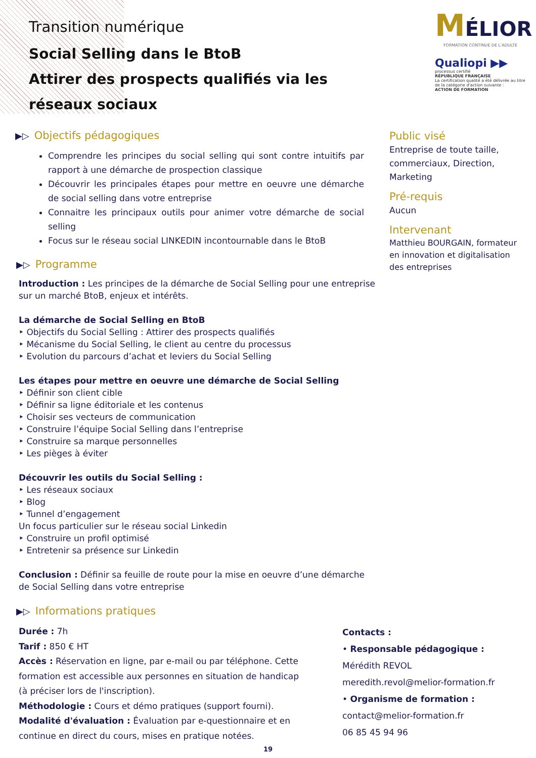Transition numérique
Social Selling dans le BtoB
Attirer des prospects qualifiés via les réseaux sociaux
MÉLIOR
FORMATION CONTINUE DE L'ADULTE
Qualiopi ▶▶
processus certifié
RÉPUBLIQUE FRANÇAISE
La certification qualité a été délivrée au titre de la catégorie d'action suivante :
ACTION DE FORMATION
▶▷ Objectifs pédagogiques
Comprendre les principes du social selling qui sont contre intuitifs par rapport à une démarche de prospection classique
Découvrir les principales étapes pour mettre en oeuvre une démarche de social selling dans votre entreprise
Connaitre les principaux outils pour animer votre démarche de social selling
Focus sur le réseau social LINKEDIN incontournable dans le BtoB
Public visé
Entreprise de toute taille, commerciaux, Direction, Marketing
Pré-requis
Aucun
Intervenant
Matthieu BOURGAIN, formateur en innovation et digitalisation des entreprises
▶▷ Programme
Introduction : Les principes de la démarche de Social Selling pour une entreprise
sur un marché BtoB, enjeux et intérêts.
La démarche de Social Selling en BtoB
‣ Objectifs du Social Selling : Attirer des prospects qualifiés
‣ Mécanisme du Social Selling, le client au centre du processus
‣ Evolution du parcours d’achat et leviers du Social Selling
Les étapes pour mettre en oeuvre une démarche de Social Selling
‣ Définir son client cible
‣ Définir sa ligne éditoriale et les contenus
‣ Choisir ses vecteurs de communication
‣ Construire l’équipe Social Selling dans l’entreprise
‣ Construire sa marque personnelles
‣ Les pièges à éviter
Découvrir les outils du Social Selling :
‣ Les réseaux sociaux
‣ Blog
‣ Tunnel d’engagement
Un focus particulier sur le réseau social Linkedin
‣ Construire un profil optimisé
‣ Entretenir sa présence sur Linkedin
Conclusion : Définir sa feuille de route pour la mise en oeuvre d’une démarche
de Social Selling dans votre entreprise
▶▷ Informations pratiques
Durée : 7h
Tarif : 850 € HT
Accès : Réservation en ligne, par e-mail ou par téléphone. Cette formation est accessible aux personnes en situation de handicap (à préciser lors de l'inscription).
Méthodologie : Cours et démo pratiques (support fourni).
Modalité d'évaluation : Évaluation par e-questionnaire et en continue en direct du cours, mises en pratique notées.
Contacts :
• Responsable pédagogique :
Mérédith REVOL
meredith.revol@melior-formation.fr
• Organisme de formation :
contact@melior-formation.fr
06 85 45 94 96
19